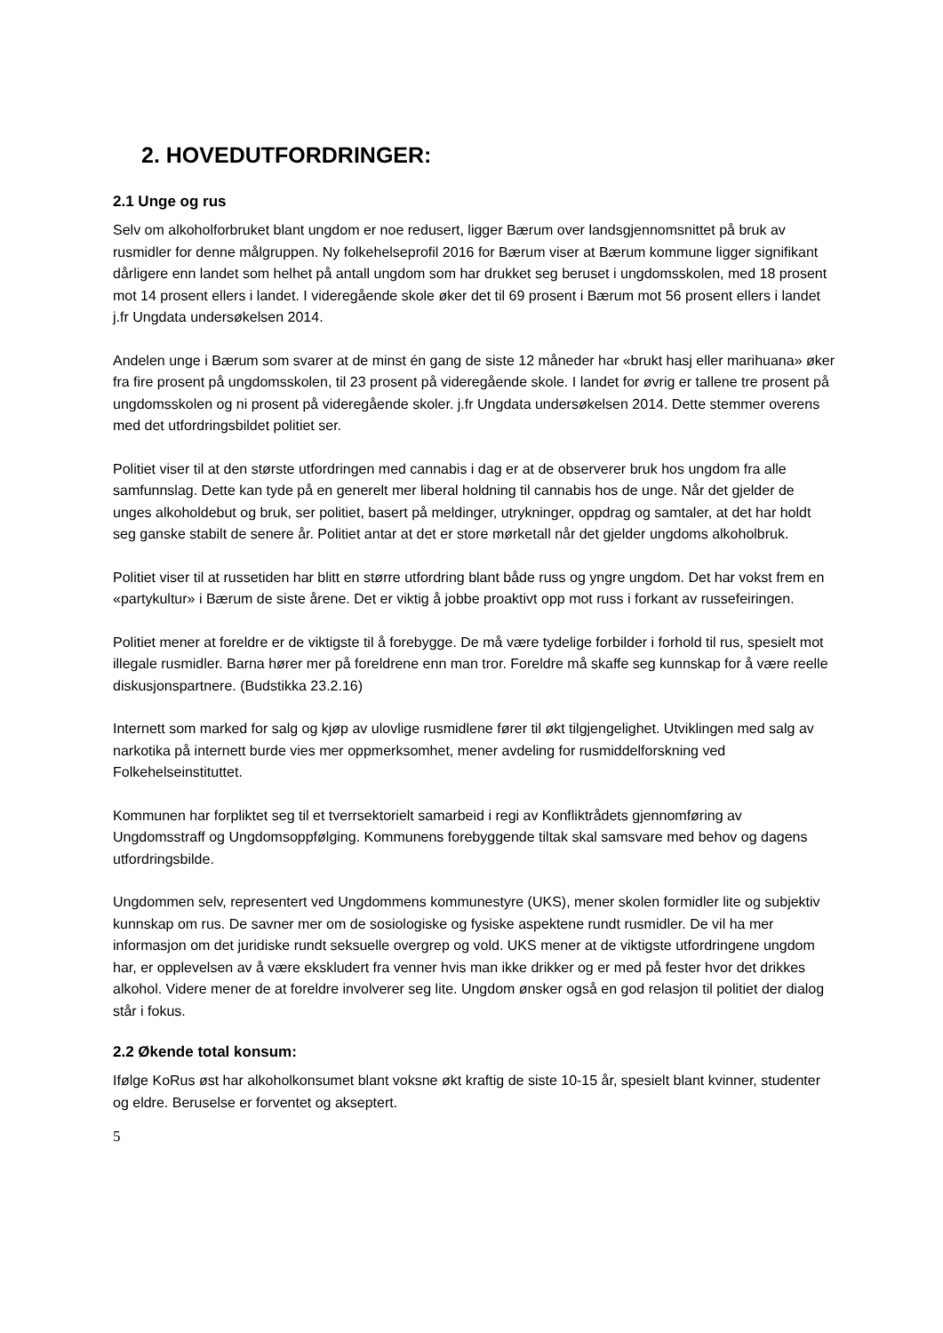2. HOVEDUTFORDRINGER:
2.1 Unge og rus
Selv om alkoholforbruket blant ungdom er noe redusert, ligger Bærum over landsgjennomsnittet på bruk av rusmidler for denne målgruppen. Ny folkehelseprofil 2016 for Bærum viser at Bærum kommune ligger signifikant dårligere enn landet som helhet på antall ungdom som har drukket seg beruset i ungdomsskolen, med 18 prosent mot 14 prosent ellers i landet. I videregående skole øker det til 69 prosent i Bærum mot 56 prosent ellers i landet j.fr Ungdata undersøkelsen 2014.
Andelen unge i Bærum som svarer at de minst én gang de siste 12 måneder har «brukt hasj eller marihuana» øker fra fire prosent på ungdomsskolen, til 23 prosent på videregående skole. I landet for øvrig er tallene tre prosent på ungdomsskolen og ni prosent på videregående skoler. j.fr Ungdata undersøkelsen 2014. Dette stemmer overens med det utfordringsbildet politiet ser.
Politiet viser til at den største utfordringen med cannabis i dag er at de observerer bruk hos ungdom fra alle samfunnslag. Dette kan tyde på en generelt mer liberal holdning til cannabis hos de unge. Når det gjelder de unges alkoholdebut og bruk, ser politiet, basert på meldinger, utrykninger, oppdrag og samtaler, at det har holdt seg ganske stabilt de senere år. Politiet antar at det er store mørketall når det gjelder ungdoms alkoholbruk.
Politiet viser til at russetiden har blitt en større utfordring blant både russ og yngre ungdom. Det har vokst frem en «partykultur» i Bærum de siste årene. Det er viktig å jobbe proaktivt opp mot russ i forkant av russefeiringen.
Politiet mener at foreldre er de viktigste til å forebygge. De må være tydelige forbilder i forhold til rus, spesielt mot illegale rusmidler. Barna hører mer på foreldrene enn man tror. Foreldre må skaffe seg kunnskap for å være reelle diskusjonspartnere. (Budstikka 23.2.16)
Internett som marked for salg og kjøp av ulovlige rusmidlene fører til økt tilgjengelighet. Utviklingen med salg av narkotika på internett burde vies mer oppmerksomhet, mener avdeling for rusmiddelforskning ved Folkehelseinstituttet.
Kommunen har forpliktet seg til et tverrsektorielt samarbeid i regi av Konfliktrådets gjennomføring av Ungdomsstraff og Ungdomsoppfølging. Kommunens forebyggende tiltak skal samsvare med behov og dagens utfordringsbilde.
Ungdommen selv, representert ved Ungdommens kommunestyre (UKS), mener skolen formidler lite og subjektiv kunnskap om rus. De savner mer om de sosiologiske og fysiske aspektene rundt rusmidler. De vil ha mer informasjon om det juridiske rundt seksuelle overgrep og vold. UKS mener at de viktigste utfordringene ungdom har, er opplevelsen av å være ekskludert fra venner hvis man ikke drikker og er med på fester hvor det drikkes alkohol. Videre mener de at foreldre involverer seg lite. Ungdom ønsker også en god relasjon til politiet der dialog står i fokus.
2.2 Økende total konsum:
Ifølge KoRus øst har alkoholkonsumet blant voksne økt kraftig de siste 10-15 år, spesielt blant kvinner, studenter og eldre. Beruselse er forventet og akseptert.
5